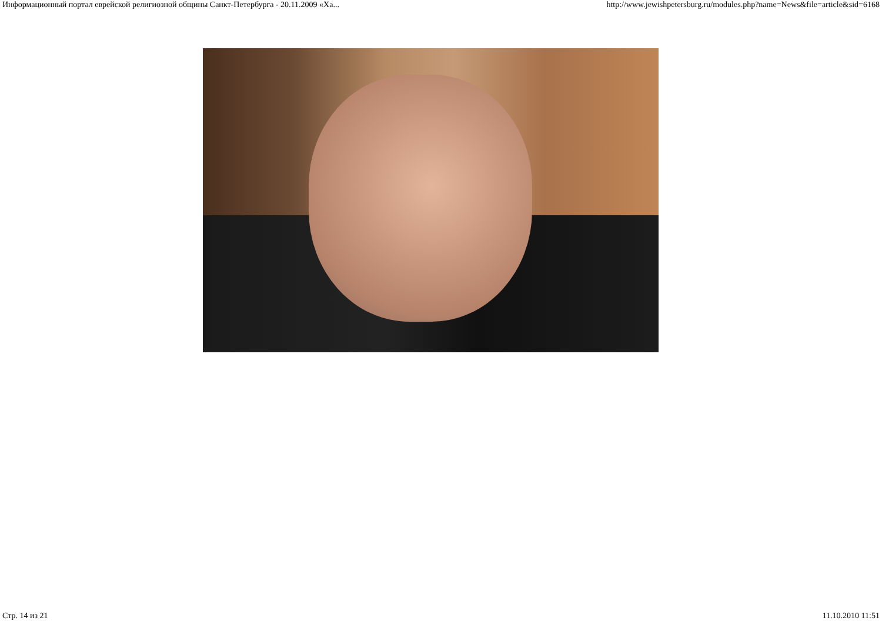Информационный портал еврейской религиозной общины Санкт-Петербурга - 20.11.2009 «Ха... http://www.jewishpetersburg.ru/modules.php?name=News&file=article&sid=6168
Стр. 14 из 21 11.10.2010 11:51